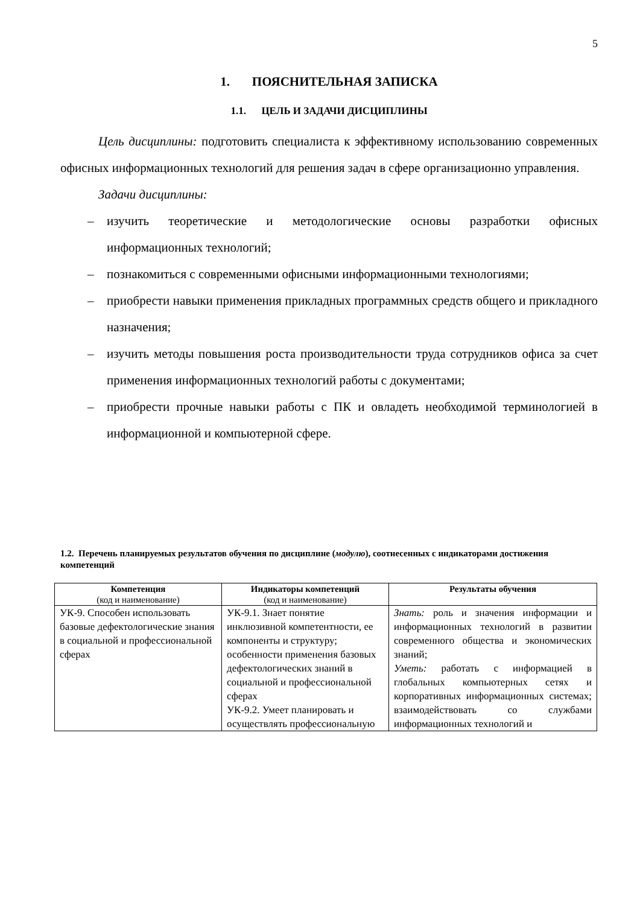5
1. ПОЯСНИТЕЛЬНАЯ ЗАПИСКА
1.1. ЦЕЛЬ И ЗАДАЧИ ДИСЦИПЛИНЫ
Цель дисциплины: подготовить специалиста к эффективному использованию современных офисных информационных технологий для решения задач в сфере организационно управления.
Задачи дисциплины:
– изучить теоретические и методологические основы разработки офисных информационных технологий;
– познакомиться с современными офисными информационными технологиями;
– приобрести навыки применения прикладных программных средств общего и прикладного назначения;
– изучить методы повышения роста производительности труда сотрудников офиса за счет применения информационных технологий работы с документами;
– приобрести прочные навыки работы с ПК и овладеть необходимой терминологией в информационной и компьютерной сфере.
1.2. Перечень планируемых результатов обучения по дисциплине (модулю), соотнесенных с индикаторами достижения компетенций
| Компетенция (код и наименование) | Индикаторы компетенций (код и наименование) | Результаты обучения |
| --- | --- | --- |
| УК-9. Способен использовать базовые дефектологические знания в социальной и профессиональной сферах | УК-9.1. Знает понятие инклюзивной компетентности, ее компоненты и структуру; особенности применения базовых дефектологических знаний в социальной и профессиональной сферах УК-9.2. Умеет планировать и осуществлять профессиональную | Знать: роль и значения информации и информационных технологий в развитии современного общества и экономических знаний; Уметь: работать с информацией в глобальных компьютерных сетях и корпоративных информационных системах; взаимодействовать со службами информационных технологий и |